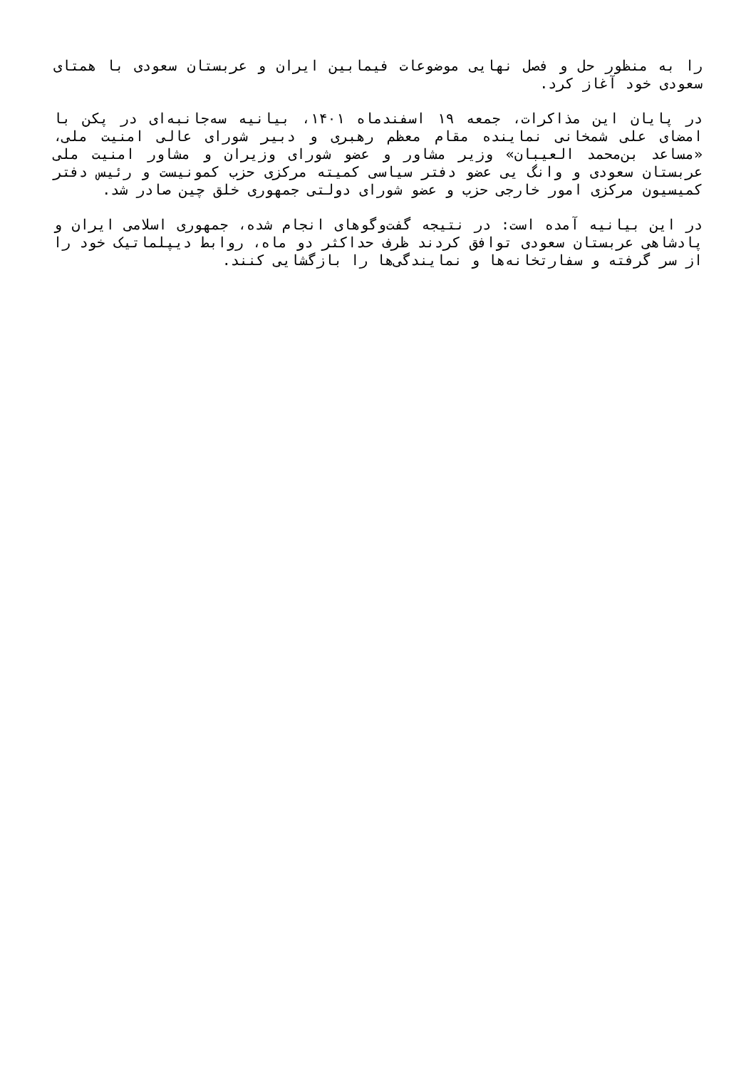را به منظور حل و فصل نهایی موضوعات فیمابین ایران و عربستان سعودی با همتای سعودی خود آغاز کرد.
در پایان این مذاکرات، جمعه ۱۹ اسفندماه ۱۴۰۱، بیانیه سه‌جانبه‌ای در پکن با امضای علی شمخانی نماینده مقام معظم رهبری و دبیر شورای عالی امنیت ملی، «مساعد بن‌محمد العیبان» وزیر مشاور و عضو شورای وزیران و مشاور امنیت ملی عربستان سعودی و وانگ یی عضو دفتر سیاسی کمیته مرکزی حزب کمونیست و رئیس دفتر کمیسیون مرکزی امور خارجی حزب و عضو شورای دولتی جمهوری خلق چین صادر شد.
در این بیانیه آمده است: در نتیجه گفت‌وگوهای انجام شده، جمهوری اسلامی ایران و پادشاهی عربستان سعودی توافق کردند ظرف حداکثر دو ماه، روابط دیپلماتیک خود را از سر گرفته و سفارتخانه‌ها و نمایندگی‌ها را بازگشایی کنند.